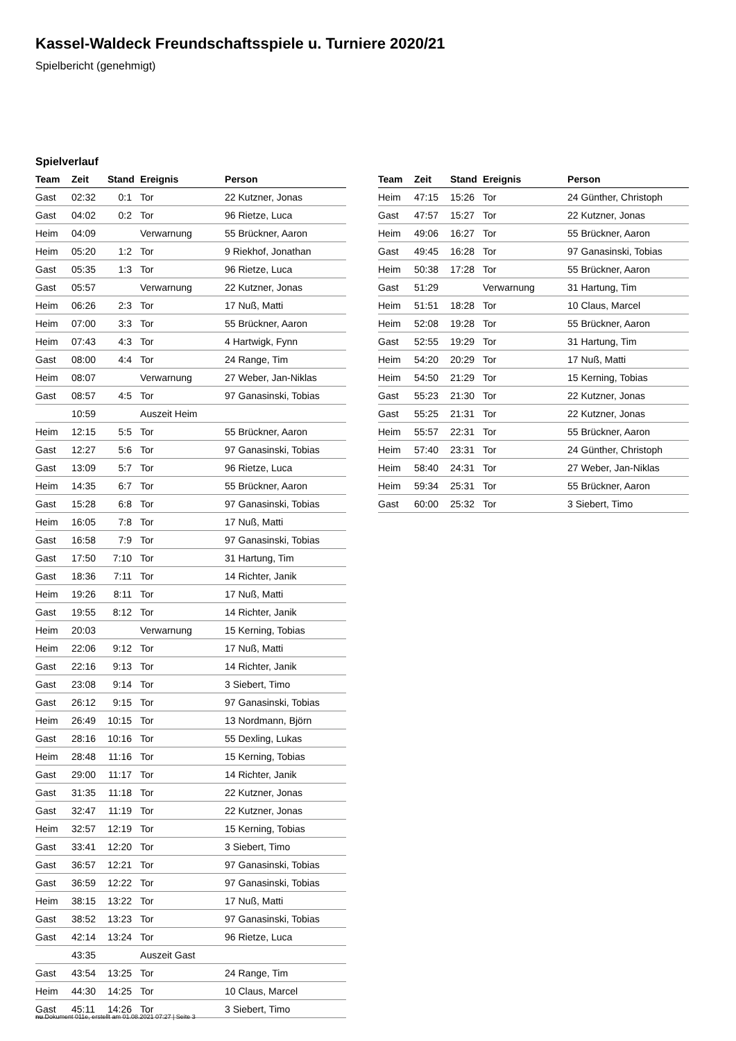Kassel-Waldeck Freundschaftsspiele u. Turniere 2020/21
Spielbericht (genehmigt)
Spielverlauf
| Team | Zeit | Stand | Ereignis | Person |
| --- | --- | --- | --- | --- |
| Gast | 02:32 | 0:1 | Tor | 22 Kutzner, Jonas |
| Gast | 04:02 | 0:2 | Tor | 96 Rietze, Luca |
| Heim | 04:09 | | Verwarnung | 55 Brückner, Aaron |
| Heim | 05:20 | 1:2 | Tor | 9 Riekhof, Jonathan |
| Gast | 05:35 | 1:3 | Tor | 96 Rietze, Luca |
| Gast | 05:57 | | Verwarnung | 22 Kutzner, Jonas |
| Heim | 06:26 | 2:3 | Tor | 17 Nuß, Matti |
| Heim | 07:00 | 3:3 | Tor | 55 Brückner, Aaron |
| Heim | 07:43 | 4:3 | Tor | 4 Hartwigk, Fynn |
| Gast | 08:00 | 4:4 | Tor | 24 Range, Tim |
| Heim | 08:07 | | Verwarnung | 27 Weber, Jan-Niklas |
| Gast | 08:57 | 4:5 | Tor | 97 Ganasinski, Tobias |
| | 10:59 | | Auszeit Heim | |
| Heim | 12:15 | 5:5 | Tor | 55 Brückner, Aaron |
| Gast | 12:27 | 5:6 | Tor | 97 Ganasinski, Tobias |
| Gast | 13:09 | 5:7 | Tor | 96 Rietze, Luca |
| Heim | 14:35 | 6:7 | Tor | 55 Brückner, Aaron |
| Gast | 15:28 | 6:8 | Tor | 97 Ganasinski, Tobias |
| Heim | 16:05 | 7:8 | Tor | 17 Nuß, Matti |
| Gast | 16:58 | 7:9 | Tor | 97 Ganasinski, Tobias |
| Gast | 17:50 | 7:10 | Tor | 31 Hartung, Tim |
| Gast | 18:36 | 7:11 | Tor | 14 Richter, Janik |
| Heim | 19:26 | 8:11 | Tor | 17 Nuß, Matti |
| Gast | 19:55 | 8:12 | Tor | 14 Richter, Janik |
| Heim | 20:03 | | Verwarnung | 15 Kerning, Tobias |
| Heim | 22:06 | 9:12 | Tor | 17 Nuß, Matti |
| Gast | 22:16 | 9:13 | Tor | 14 Richter, Janik |
| Gast | 23:08 | 9:14 | Tor | 3 Siebert, Timo |
| Gast | 26:12 | 9:15 | Tor | 97 Ganasinski, Tobias |
| Heim | 26:49 | 10:15 | Tor | 13 Nordmann, Björn |
| Gast | 28:16 | 10:16 | Tor | 55 Dexling, Lukas |
| Heim | 28:48 | 11:16 | Tor | 15 Kerning, Tobias |
| Gast | 29:00 | 11:17 | Tor | 14 Richter, Janik |
| Gast | 31:35 | 11:18 | Tor | 22 Kutzner, Jonas |
| Gast | 32:47 | 11:19 | Tor | 22 Kutzner, Jonas |
| Heim | 32:57 | 12:19 | Tor | 15 Kerning, Tobias |
| Gast | 33:41 | 12:20 | Tor | 3 Siebert, Timo |
| Gast | 36:57 | 12:21 | Tor | 97 Ganasinski, Tobias |
| Gast | 36:59 | 12:22 | Tor | 97 Ganasinski, Tobias |
| Heim | 38:15 | 13:22 | Tor | 17 Nuß, Matti |
| Gast | 38:52 | 13:23 | Tor | 97 Ganasinski, Tobias |
| Gast | 42:14 | 13:24 | Tor | 96 Rietze, Luca |
| | 43:35 | | Auszeit Gast | |
| Gast | 43:54 | 13:25 | Tor | 24 Range, Tim |
| Heim | 44:30 | 14:25 | Tor | 10 Claus, Marcel |
| Gast | 45:11 | 14:26 | Tor | 3 Siebert, Timo |
| Team | Zeit | Stand | Ereignis | Person |
| --- | --- | --- | --- | --- |
| Heim | 47:15 | 15:26 | Tor | 24 Günther, Christoph |
| Gast | 47:57 | 15:27 | Tor | 22 Kutzner, Jonas |
| Heim | 49:06 | 16:27 | Tor | 55 Brückner, Aaron |
| Gast | 49:45 | 16:28 | Tor | 97 Ganasinski, Tobias |
| Heim | 50:38 | 17:28 | Tor | 55 Brückner, Aaron |
| Gast | 51:29 | | Verwarnung | 31 Hartung, Tim |
| Heim | 51:51 | 18:28 | Tor | 10 Claus, Marcel |
| Heim | 52:08 | 19:28 | Tor | 55 Brückner, Aaron |
| Gast | 52:55 | 19:29 | Tor | 31 Hartung, Tim |
| Heim | 54:20 | 20:29 | Tor | 17 Nuß, Matti |
| Heim | 54:50 | 21:29 | Tor | 15 Kerning, Tobias |
| Gast | 55:23 | 21:30 | Tor | 22 Kutzner, Jonas |
| Gast | 55:25 | 21:31 | Tor | 22 Kutzner, Jonas |
| Heim | 55:57 | 22:31 | Tor | 55 Brückner, Aaron |
| Heim | 57:40 | 23:31 | Tor | 24 Günther, Christoph |
| Heim | 58:40 | 24:31 | Tor | 27 Weber, Jan-Niklas |
| Heim | 59:34 | 25:31 | Tor | 55 Brückner, Aaron |
| Gast | 60:00 | 25:32 | Tor | 3 Siebert, Timo |
nu.Dokument 011e, erstellt am 01.08.2021 07:27 | Seite 3